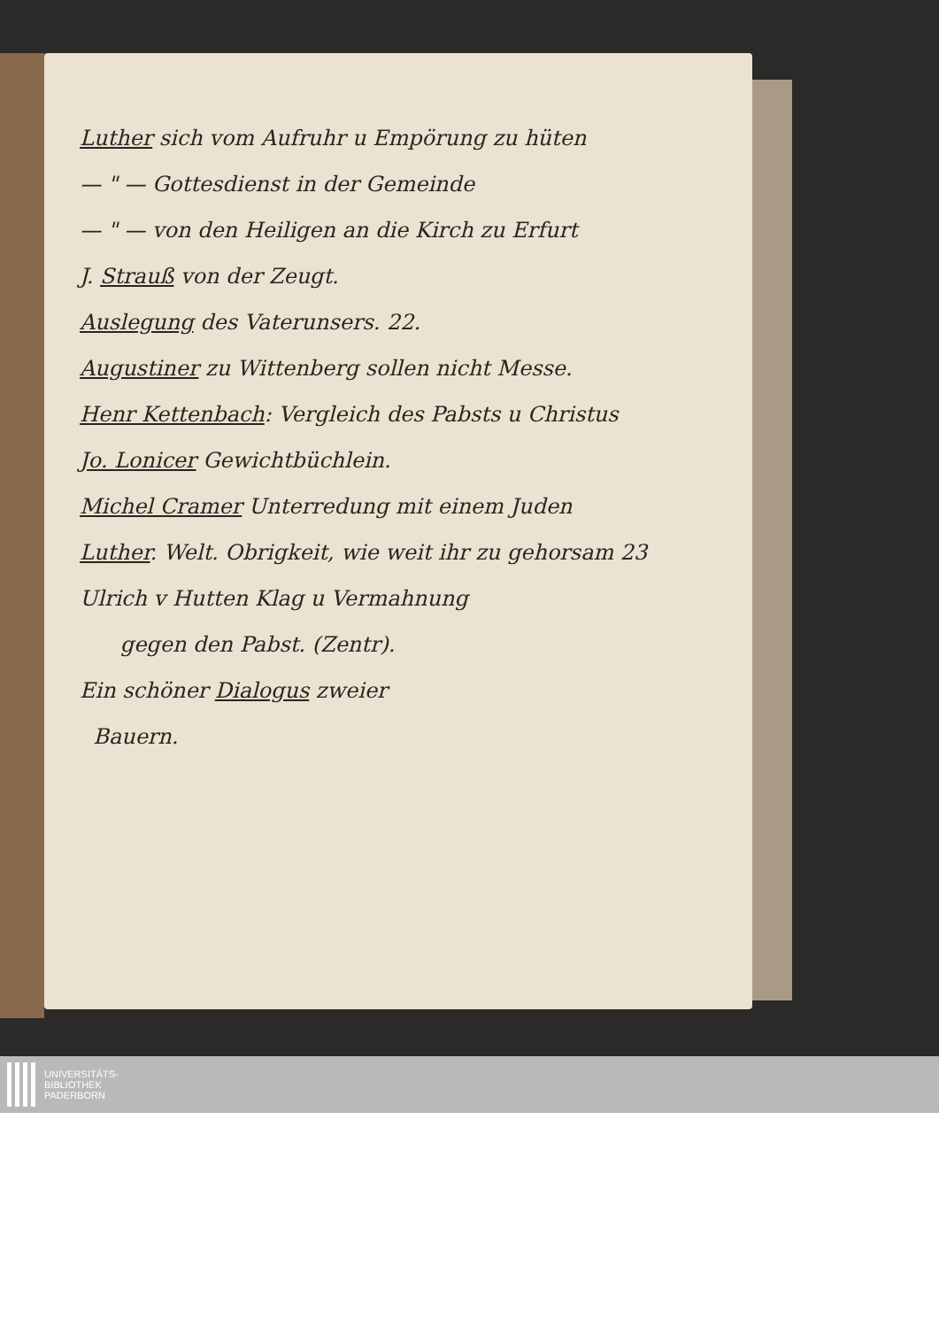Luther sich vom Aufruhr u Empörung zu hüten
— " — Gottesdienst in der Gemeinde
— " — von den Heiligen an die Kirch zu Erfurt
J. Strauß von der Zeugt.
Auslegung des Vaterunsers. 22.
Augustiner zu Wittenberg sollen nicht Messe.
Henr Kettenbach: Vergleich des Pabsts u Christus
Jo. Lonicer Gewichtbüchlein.
Michel Cramer Unterredung mit einem Juden
Luther. Welt. Obrigkeit, wie weit ihr zu gehorsam 23
Ulrich v Hutten Klag u Vermahnung
gegen den Pabst. (Zentr).
Ein schöner Dialogus zweier
Bauern.
UNIVERSITÄTS-
BIBLIOTHEK
PADERBORN